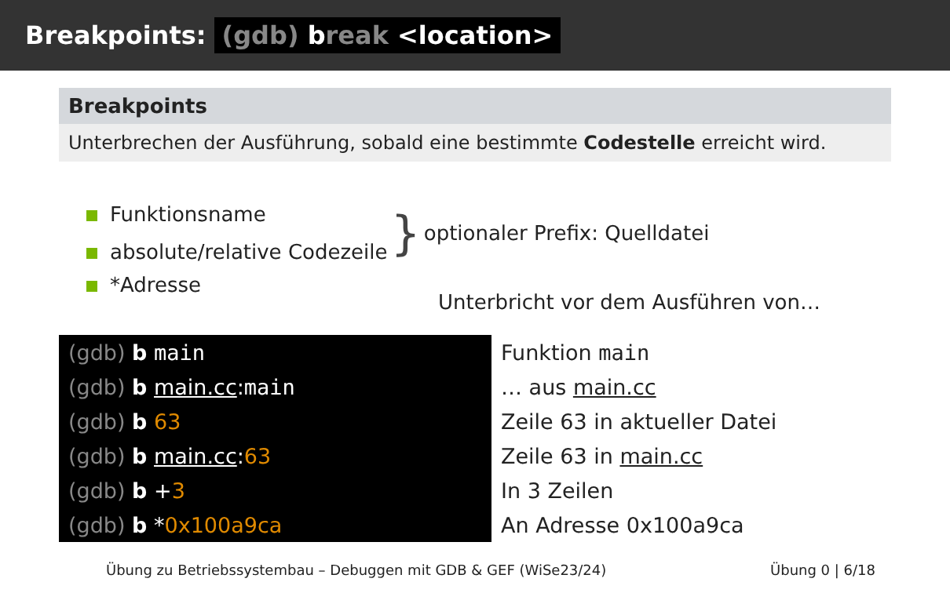Breakpoints: (gdb) break <location>
Breakpoints
Unterbrechen der Ausführung, sobald eine bestimmte Codestelle erreicht wird.
Funktionsname
absolute/relative Codezeile
}
optionaler Prefix: Quelldatei
*Adresse
Unterbricht vor dem Ausführen von…
| (gdb) b main | Funktion main |
| (gdb) b main.cc : main | … aus main.cc |
| (gdb) b 63 | Zeile 63 in aktueller Datei |
| (gdb) b main.cc : 63 | Zeile 63 in main.cc |
| (gdb) b + 3 | In 3 Zeilen |
| (gdb) b * 0x100a9ca | An Adresse 0x100a9ca |
Übung zu Betriebssystembau – Debuggen mit GDB & GEF (WiSe23/24) Übung 0 | 6/18